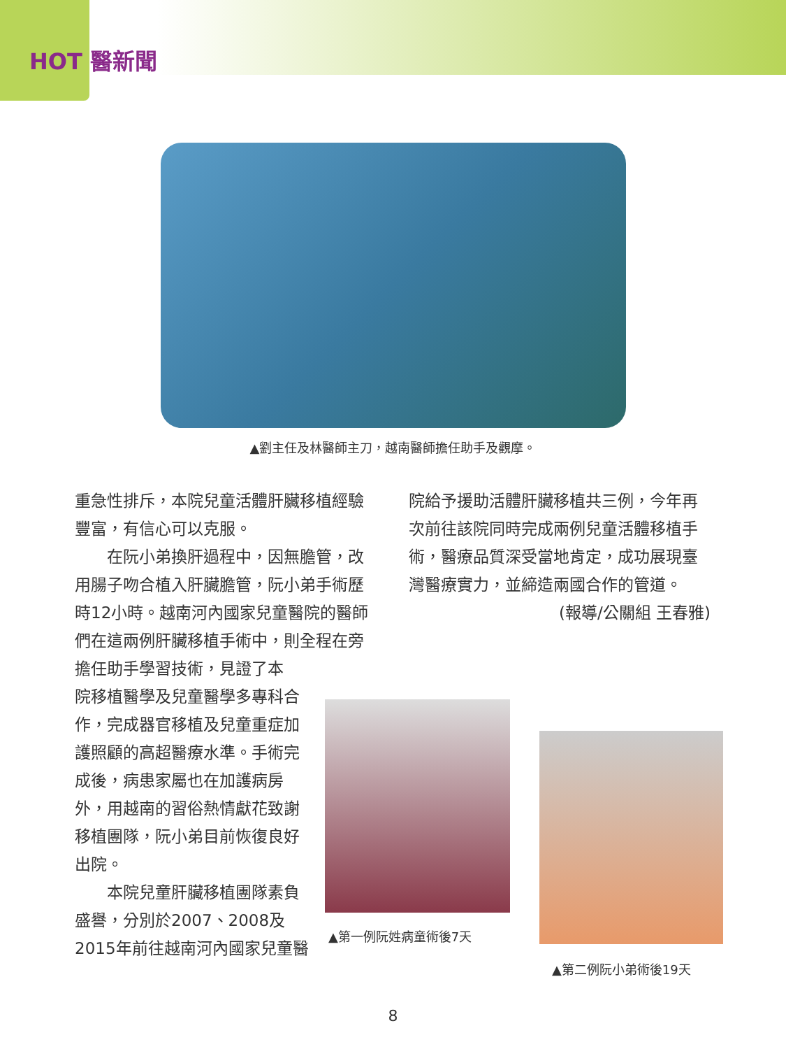HOT 醫新聞
▲劉主任及林醫師主刀，越南醫師擔任助手及觀摩。
重急性排斥，本院兒童活體肝臟移植經驗豐富，有信心可以克服。
在阮小弟換肝過程中，因無膽管，改用腸子吻合植入肝臟膽管，阮小弟手術歷時12小時。越南河內國家兒童醫院的醫師們在這兩例肝臟移植手術中，則全程在旁擔任助手學習技術，見證了本
院移植醫學及兒童醫學多專科合作，完成器官移植及兒童重症加護照顧的高超醫療水準。手術完成後，病患家屬也在加護病房外，用越南的習俗熱情獻花致謝移植團隊，阮小弟目前恢復良好出院。
本院兒童肝臟移植團隊素負盛譽，分別於2007、2008及
2015年前往越南河內國家兒童醫
院給予援助活體肝臟移植共三例，今年再次前往該院同時完成兩例兒童活體移植手術，醫療品質深受當地肯定，成功展現臺灣醫療實力，並締造兩國合作的管道。
(報導/公關組 王春雅)
▲第一例阮姓病童術後7天
▲第二例阮小弟術後19天
8